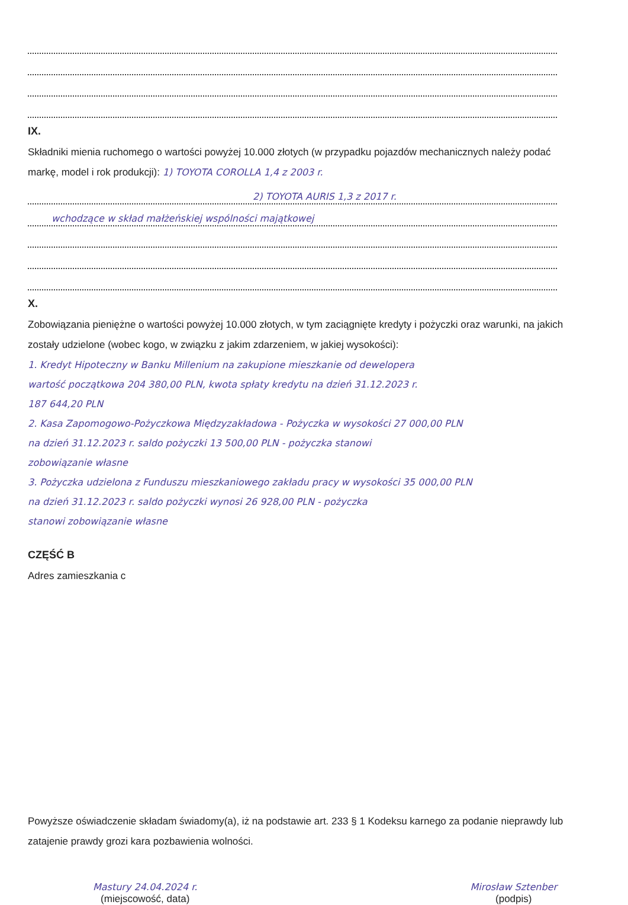IX.
Składniki mienia ruchomego o wartości powyżej 10.000 złotych (w przypadku pojazdów mechanicznych należy podać markę, model i rok produkcji): 1) TOYOTA COROLLA 1,4 z 2003 r.
2) TOYOTA AURIS 1,3 z 2017 r.
wchodzące w skład małżeńskiej wspólności majątkowej
X.
Zobowiązania pieniężne o wartości powyżej 10.000 złotych, w tym zaciągnięte kredyty i pożyczki oraz warunki, na jakich zostały udzielone (wobec kogo, w związku z jakim zdarzeniem, w jakiej wysokości):
1. Kredyt Hipoteczny w Banku Millenium na zakupione mieszkanie od dewelopera
wartość początkowa 204 380,00 PLN, kwota spłaty kredytu na dzień 31.12.2023 r.
187 644,20 PLN
2. Kasa Zapomogowo-Pożyczkowa Międzyzakładowa - Pożyczka w wysokości 27 000,00 PLN
na dzień 31.12.2023 r. saldo pożyczki 13 500,00 PLN - pożyczka stanowi
zobowiązanie własne
3. Pożyczka udzielona z Funduszu mieszkaniowego zakładu pracy w wysokości 35 000,00 PLN
na dzień 31.12.2023 r. saldo pożyczki wynosi 26 928,00 PLN - pożyczka
stanowi zobowiązanie własne
CZĘŚĆ B
Adres zamieszkania c
Powyższe oświadczenie składam świadomy(a), iż na podstawie art. 233 § 1 Kodeksu karnego za podanie nieprawdy lub zatajenie prawdy grozi kara pozbawienia wolności.
Mastury 24.04.2024 r.
(miejscowość, data)
Mirosław Sztenber
(podpis)